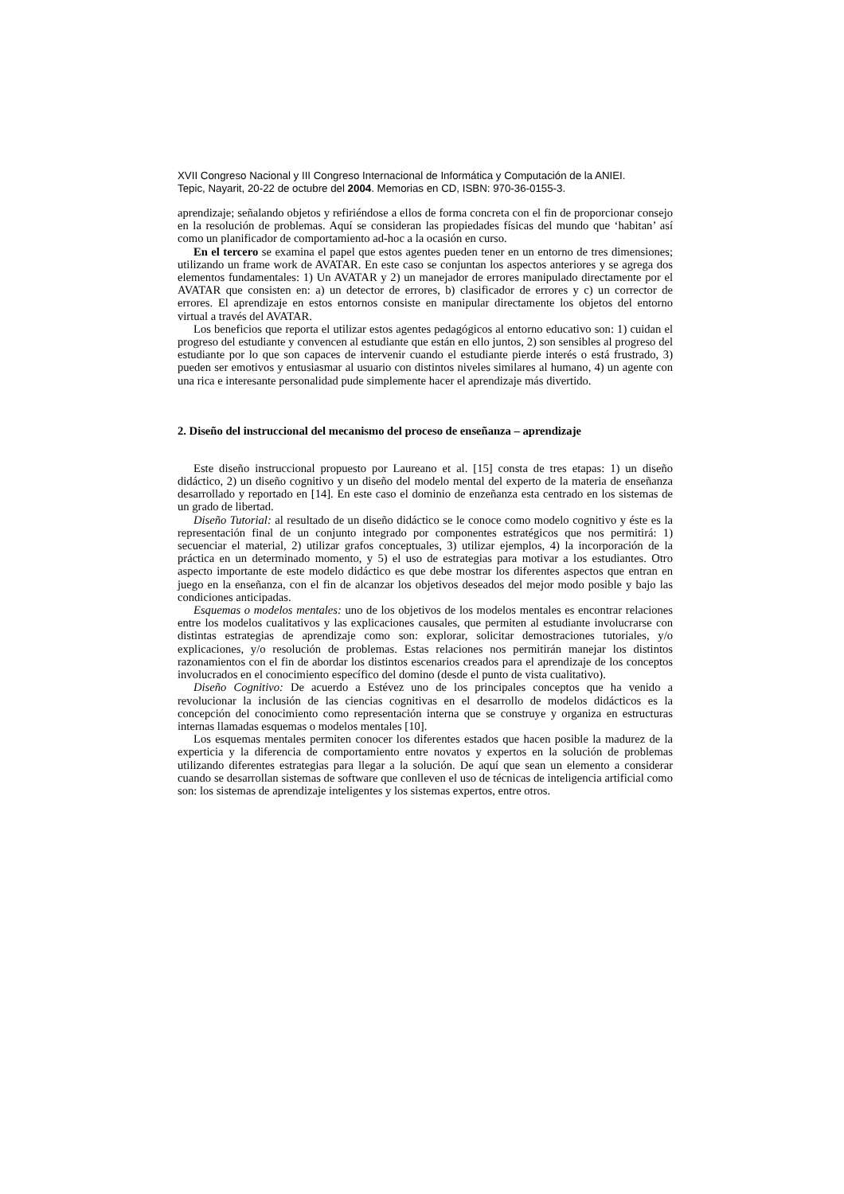XVII Congreso Nacional y III Congreso Internacional de Informática y Computación de la ANIEI.
Tepic, Nayarit, 20-22 de octubre del 2004. Memorias en CD, ISBN: 970-36-0155-3.
aprendizaje; señalando objetos y refiriéndose a ellos de forma concreta con el fin de proporcionar consejo en la resolución de problemas. Aquí se consideran las propiedades físicas del mundo que ‘habitan’ así como un planificador de comportamiento ad-hoc a la ocasión en curso.
En el tercero se examina el papel que estos agentes pueden tener en un entorno de tres dimensiones; utilizando un frame work de AVATAR. En este caso se conjuntan los aspectos anteriores y se agrega dos elementos fundamentales: 1) Un AVATAR y 2) un manejador de errores manipulado directamente por el AVATAR que consisten en: a) un detector de errores, b) clasificador de errores y c) un corrector de errores. El aprendizaje en estos entornos consiste en manipular directamente los objetos del entorno virtual a través del AVATAR.
Los beneficios que reporta el utilizar estos agentes pedagógicos al entorno educativo son: 1) cuidan el progreso del estudiante y convencen al estudiante que están en ello juntos, 2) son sensibles al progreso del estudiante por lo que son capaces de intervenir cuando el estudiante pierde interés o está frustrado, 3) pueden ser emotivos y entusiasmar al usuario con distintos niveles similares al humano, 4) un agente con una rica e interesante personalidad pude simplemente hacer el aprendizaje más divertido.
2. Diseño del instruccional del mecanismo del proceso de enseñanza – aprendizaje
Este diseño instruccional propuesto por Laureano et al. [15] consta de tres etapas: 1) un diseño didáctico, 2) un diseño cognitivo y un diseño del modelo mental del experto de la materia de enseñanza desarrollado y reportado en [14]. En este caso el dominio de enzeñanza esta centrado en los sistemas de un grado de libertad.
Diseño Tutorial: al resultado de un diseño didáctico se le conoce como modelo cognitivo y éste es la representación final de un conjunto integrado por componentes estratégicos que nos permitirá: 1) secuenciar el material, 2) utilizar grafos conceptuales, 3) utilizar ejemplos, 4) la incorporación de la práctica en un determinado momento, y 5) el uso de estrategias para motivar a los estudiantes. Otro aspecto importante de este modelo didáctico es que debe mostrar los diferentes aspectos que entran en juego en la enseñanza, con el fin de alcanzar los objetivos deseados del mejor modo posible y bajo las condiciones anticipadas.
Esquemas o modelos mentales: uno de los objetivos de los modelos mentales es encontrar relaciones entre los modelos cualitativos y las explicaciones causales, que permiten al estudiante involucrarse con distintas estrategias de aprendizaje como son: explorar, solicitar demostraciones tutoriales, y/o explicaciones, y/o resolución de problemas. Estas relaciones nos permitirán manejar los distintos razonamientos con el fin de abordar los distintos escenarios creados para el aprendizaje de los conceptos involucrados en el conocimiento específico del domino (desde el punto de vista cualitativo).
Diseño Cognitivo: De acuerdo a Estévez uno de los principales conceptos que ha venido a revolucionar la inclusión de las ciencias cognitivas en el desarrollo de modelos didácticos es la concepción del conocimiento como representación interna que se construye y organiza en estructuras internas llamadas esquemas o modelos mentales [10].
Los esquemas mentales permiten conocer los diferentes estados que hacen posible la madurez de la experticia y la diferencia de comportamiento entre novatos y expertos en la solución de problemas utilizando diferentes estrategias para llegar a la solución. De aquí que sean un elemento a considerar cuando se desarrollan sistemas de software que conlleven el uso de técnicas de inteligencia artificial como son: los sistemas de aprendizaje inteligentes y los sistemas expertos, entre otros.